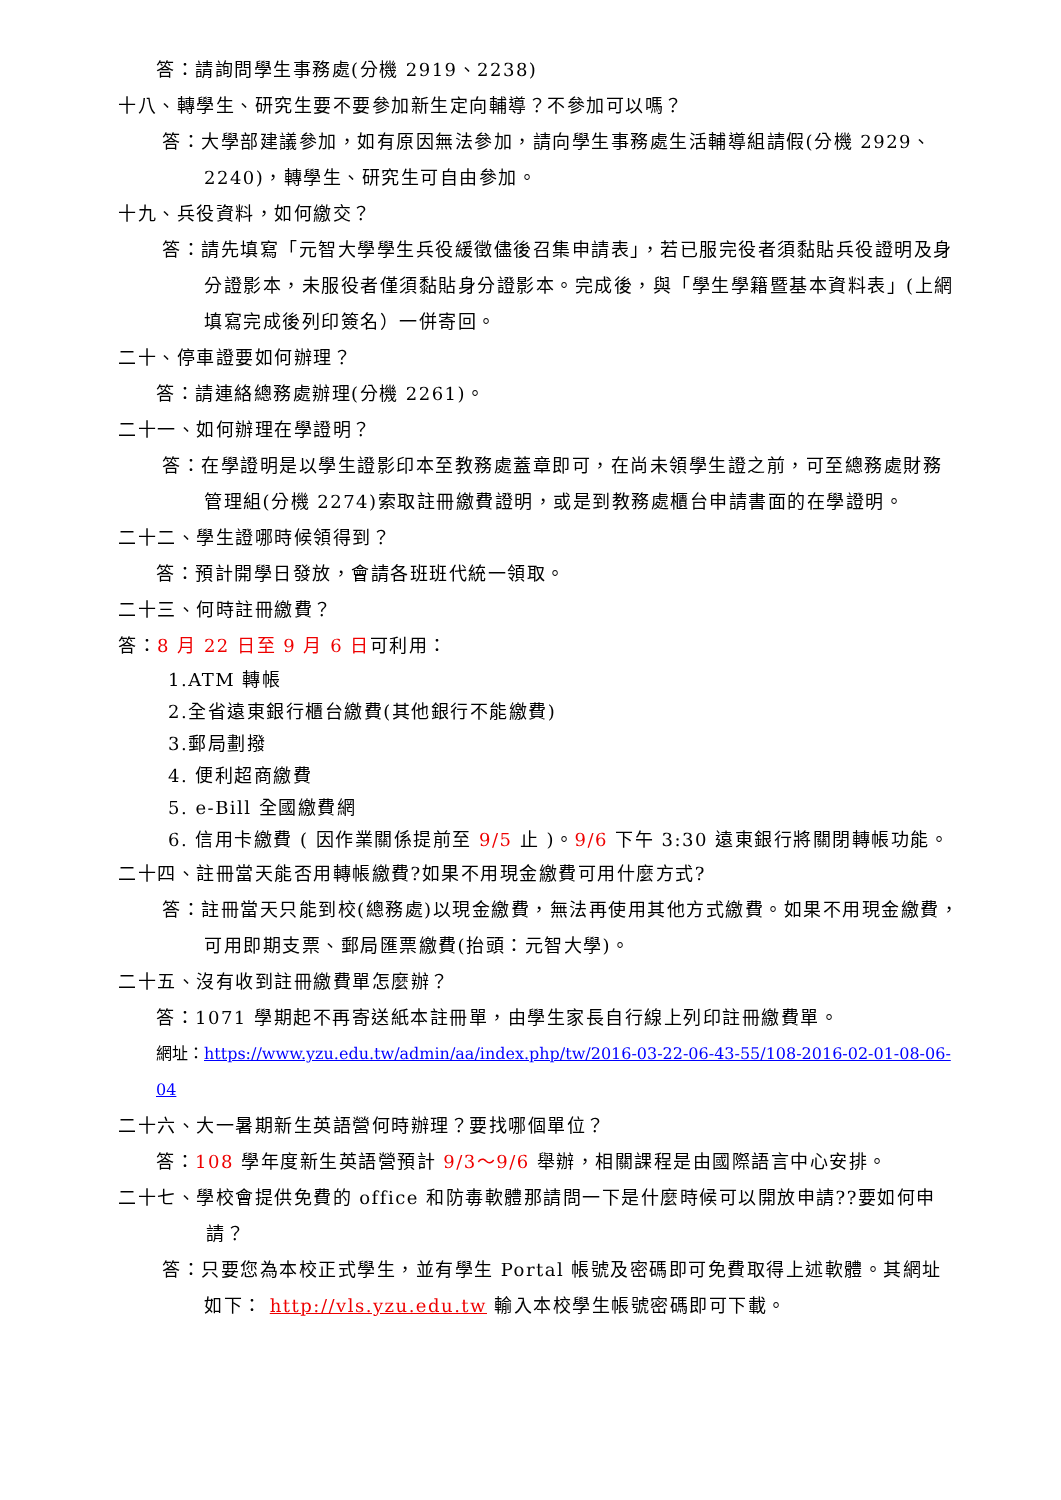答：請詢問學生事務處(分機 2919、2238)
十八、轉學生、研究生要不要參加新生定向輔導？不參加可以嗎？
答：大學部建議參加，如有原因無法參加，請向學生事務處生活輔導組請假(分機 2929、2240)，轉學生、研究生可自由參加。
十九、兵役資料，如何繳交？
答：請先填寫「元智大學學生兵役緩徵儘後召集申請表」，若已服完役者須黏貼兵役證明及身分證影本，未服役者僅須黏貼身分證影本。完成後，與「學生學籍暨基本資料表」(上網填寫完成後列印簽名）一併寄回。
二十、停車證要如何辦理？
答：請連絡總務處辦理(分機 2261)。
二十一、如何辦理在學證明？
答：在學證明是以學生證影印本至教務處蓋章即可，在尚未領學生證之前，可至總務處財務管理組(分機 2274)索取註冊繳費證明，或是到教務處櫃台申請書面的在學證明。
二十二、學生證哪時候領得到？
答：預計開學日發放，會請各班班代統一領取。
二十三、何時註冊繳費？
答：8 月 22 日至 9 月 6 日可利用：
1.ATM 轉帳
2.全省遠東銀行櫃台繳費(其他銀行不能繳費)
3.郵局劃撥
4. 便利超商繳費
5. e-Bill 全國繳費網
6. 信用卡繳費 ( 因作業關係提前至 9/5 止 )。9/6 下午 3:30 遠東銀行將關閉轉帳功能。
二十四、註冊當天能否用轉帳繳費?如果不用現金繳費可用什麼方式?
答：註冊當天只能到校(總務處)以現金繳費，無法再使用其他方式繳費。如果不用現金繳費，可用即期支票、郵局匯票繳費(抬頭：元智大學)。
二十五、沒有收到註冊繳費單怎麼辦？
答：1071 學期起不再寄送紙本註冊單，由學生家長自行線上列印註冊繳費單。
網址：https://www.yzu.edu.tw/admin/aa/index.php/tw/2016-03-22-06-43-55/108-2016-02-01-08-06-04
二十六、大一暑期新生英語營何時辦理？要找哪個單位？
答：108 學年度新生英語營預計 9/3～9/6 舉辦，相關課程是由國際語言中心安排。
二十七、學校會提供免費的 office 和防毒軟體那請問一下是什麼時候可以開放申請??要如何申請？
答：只要您為本校正式學生，並有學生 Portal 帳號及密碼即可免費取得上述軟體。其網址如下： http://vls.yzu.edu.tw 輸入本校學生帳號密碼即可下載。